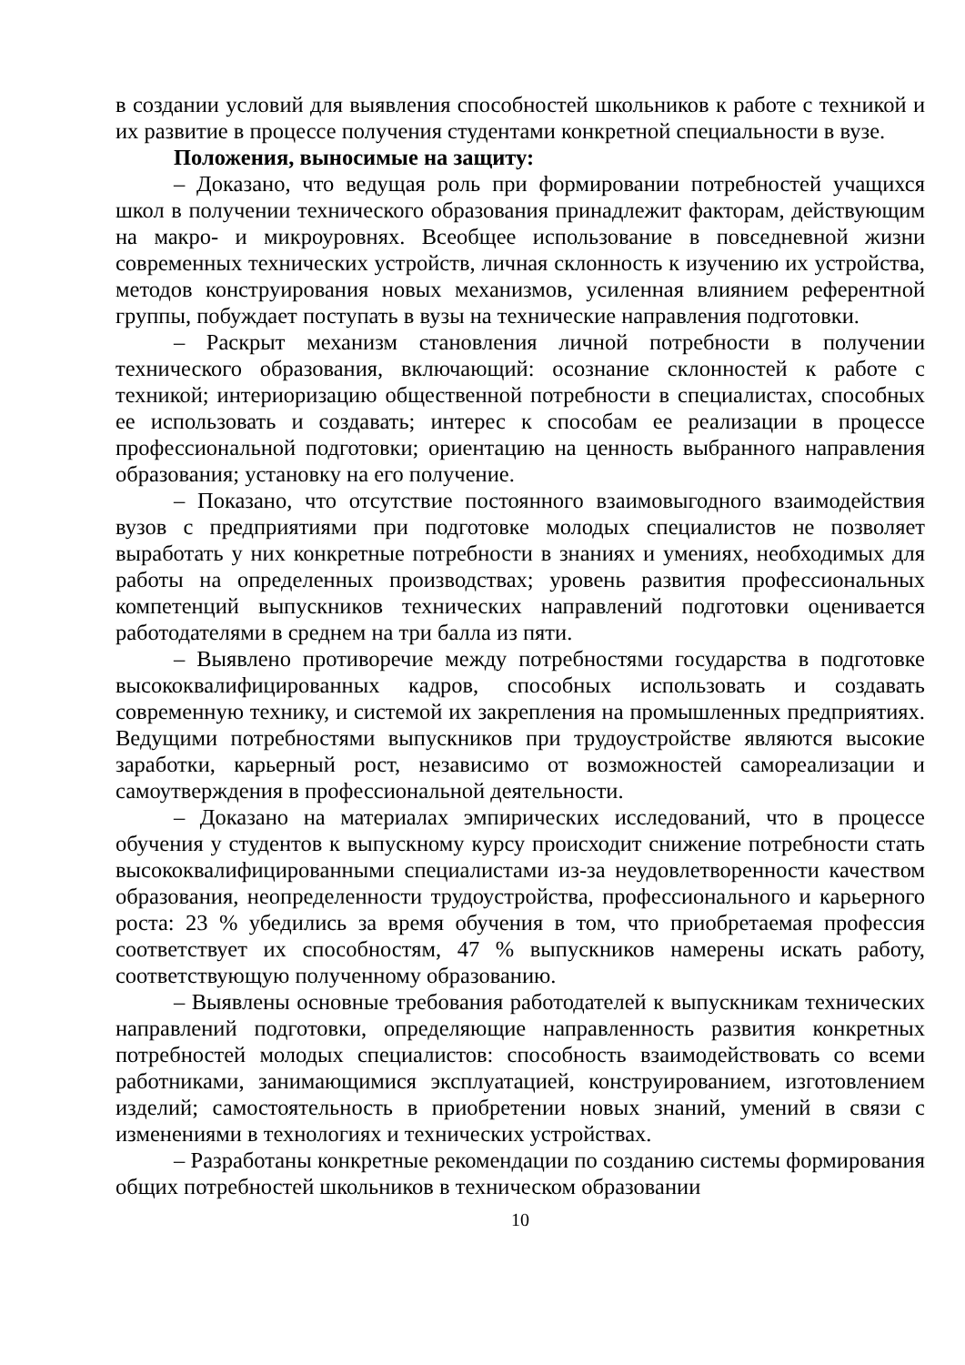в создании условий для выявления способностей школьников к работе с техникой и их развитие в процессе получения студентами конкретной специальности в вузе.
Положения, выносимые на защиту:
– Доказано, что ведущая роль при формировании потребностей учащихся школ в получении технического образования принадлежит факторам, действующим на макро- и микроуровнях. Всеобщее использование в повседневной жизни современных технических устройств, личная склонность к изучению их устройства, методов конструирования новых механизмов, усиленная влиянием референтной группы, побуждает поступать в вузы на технические направления подготовки.
– Раскрыт механизм становления личной потребности в получении технического образования, включающий: осознание склонностей к работе с техникой; интериоризацию общественной потребности в специалистах, способных ее использовать и создавать; интерес к способам ее реализации в процессе профессиональной подготовки; ориентацию на ценность выбранного направления образования; установку на его получение.
– Показано, что отсутствие постоянного взаимовыгодного взаимодействия вузов с предприятиями при подготовке молодых специалистов не позволяет выработать у них конкретные потребности в знаниях и умениях, необходимых для работы на определенных производствах; уровень развития профессиональных компетенций выпускников технических направлений подготовки оценивается работодателями в среднем на три балла из пяти.
– Выявлено противоречие между потребностями государства в подготовке высококвалифицированных кадров, способных использовать и создавать современную технику, и системой их закрепления на промышленных предприятиях. Ведущими потребностями выпускников при трудоустройстве являются высокие заработки, карьерный рост, независимо от возможностей самореализации и самоутверждения в профессиональной деятельности.
– Доказано на материалах эмпирических исследований, что в процессе обучения у студентов к выпускному курсу происходит снижение потребности стать высококвалифицированными специалистами из-за неудовлетворенности качеством образования, неопределенности трудоустройства, профессионального и карьерного роста: 23 % убедились за время обучения в том, что приобретаемая профессия соответствует их способностям, 47 % выпускников намерены искать работу, соответствующую полученному образованию.
– Выявлены основные требования работодателей к выпускникам технических направлений подготовки, определяющие направленность развития конкретных потребностей молодых специалистов: способность взаимодействовать со всеми работниками, занимающимися эксплуатацией, конструированием, изготовлением изделий; самостоятельность в приобретении новых знаний, умений в связи с изменениями в технологиях и технических устройствах.
– Разработаны конкретные рекомендации по созданию системы формирования общих потребностей школьников в техническом образовании
10